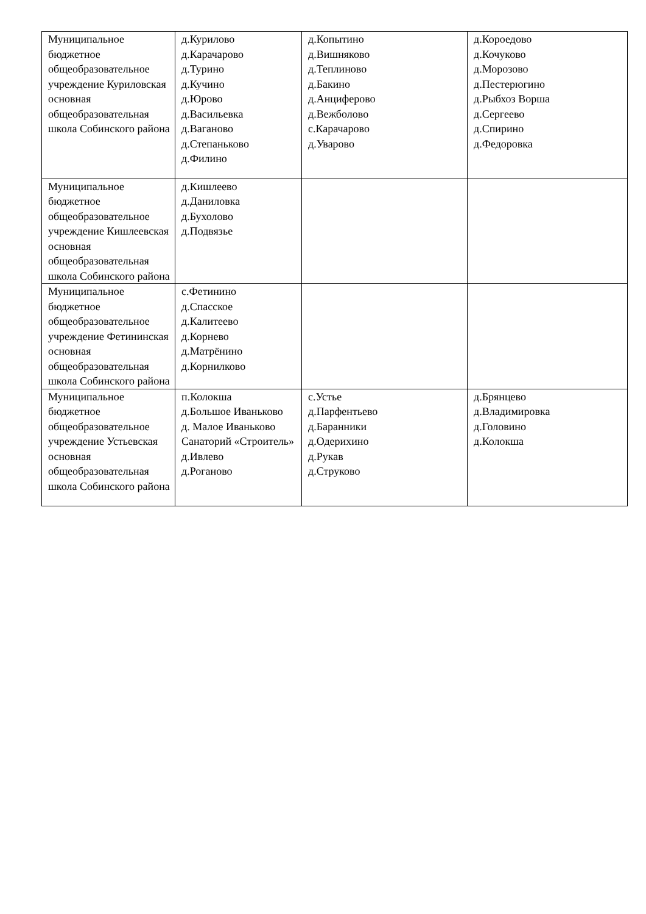| Муниципальное бюджетное общеобразовательное учреждение Куриловская основная общеобразовательная школа Собинского района | д.Курилово д.Карачарово д.Турино д.Кучино д.Юрово д.Васильевка д.Ваганово д.Степаньково д.Филино | д.Копытино д.Вишняково д.Теплиново д.Бакино д.Анциферово д.Вежболово с.Карачарово д.Уварово | д.Короедово д.Кочуково д.Морозово д.Пестерюгино д.Рыбхоз Ворша д.Сергеево д.Спирино д.Федоровка |
| Муниципальное бюджетное общеобразовательное учреждение Кишлеевская основная общеобразовательная школа Собинского района | д.Кишлеево д.Даниловка д.Бухолово д.Подвязье | | |
| Муниципальное бюджетное общеобразовательное учреждение Фетининская основная общеобразовательная школа Собинского района | с.Фетинино д.Спасское д.Калитеево д.Корнево д.Матрёнино д.Корнилково | | |
| Муниципальное бюджетное общеобразовательное учреждение Устьевская основная общеобразовательная школа Собинского района | п.Колокша д.Большое Иваньково д. Малое Иваньково Санаторий «Строитель» д.Ивлево д.Роганово | с.Устье д.Парфентьево д.Баранники д.Одерихино д.Рукав д.Струково | д.Брянцево д.Владимировка д.Головино д.Колокша |